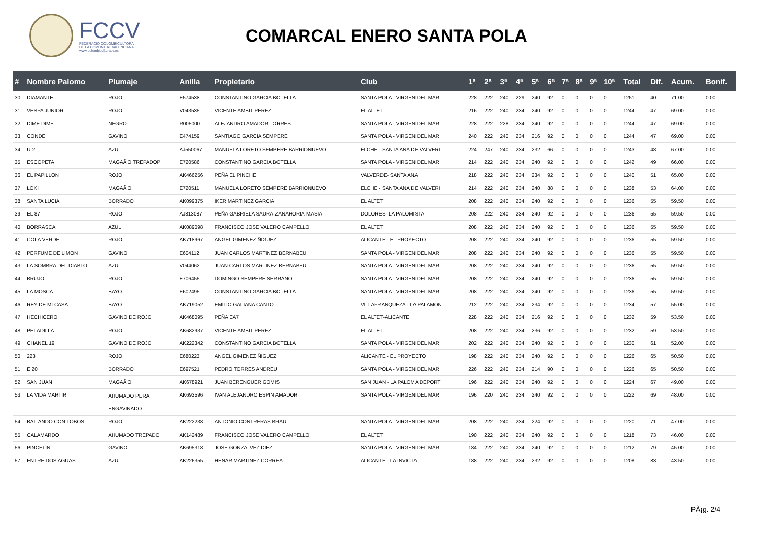FCCV
FEDERACIÓ COLOMBICULTORA
DE LA COMUNITAT VALENCIANA
www.colombiculturacv.es
COMARCAL ENERO SANTA POLA
| # | Nombre Palomo | Plumaje | Anilla | Propietario | Club | 1ª | 2ª | 3ª | 4ª | 5ª | 6ª | 7ª | 8ª | 9ª | 10ª | Total | Dif. | Acum. | Bonif. |
| --- | --- | --- | --- | --- | --- | --- | --- | --- | --- | --- | --- | --- | --- | --- | --- | --- | --- | --- | --- |
| 30 | DIAMANTE | ROJO | E574538 | CONSTANTINO GARCIA BOTELLA | SANTA POLA - VIRGEN DEL MAR | 228 | 222 | 240 | 229 | 240 | 92 | 0 | 0 | 0 | 0 | 1251 | 40 | 71.00 | 0.00 |
| 31 | VESPA JUNIOR | ROJO | V043535 | VICENTE AMBIT PEREZ | EL ALTET | 216 | 222 | 240 | 234 | 240 | 92 | 0 | 0 | 0 | 0 | 1244 | 47 | 69.00 | 0.00 |
| 32 | DIME DIME | NEGRO | R005000 | ALEJANDRO AMADOR TORRES | SANTA POLA - VIRGEN DEL MAR | 228 | 222 | 228 | 234 | 240 | 92 | 0 | 0 | 0 | 0 | 1244 | 47 | 69.00 | 0.00 |
| 33 | CONDE | GAVINO | E474159 | SANTIAGO GARCIA SEMPERE | SANTA POLA - VIRGEN DEL MAR | 240 | 222 | 240 | 234 | 216 | 92 | 0 | 0 | 0 | 0 | 1244 | 47 | 69.00 | 0.00 |
| 34 | U-2 | AZUL | AJ550067 | MANUELA LORETO SEMPERE BARRIONUEVO | ELCHE - SANTA ANA DE VALVERI | 224 | 247 | 240 | 234 | 232 | 66 | 0 | 0 | 0 | 0 | 1243 | 48 | 67.00 | 0.00 |
| 35 | ESCOPETA | MAGAÃ‘O TREPADOP | E720586 | CONSTANTINO GARCIA BOTELLA | SANTA POLA - VIRGEN DEL MAR | 214 | 222 | 240 | 234 | 240 | 92 | 0 | 0 | 0 | 0 | 1242 | 49 | 66.00 | 0.00 |
| 36 | EL PAPILLON | ROJO | AK466256 | PEÑA EL PINCHE | VALVERDE- SANTA ANA | 218 | 222 | 240 | 234 | 234 | 92 | 0 | 0 | 0 | 0 | 1240 | 51 | 65.00 | 0.00 |
| 37 | LOKI | MAGAÃ‘O | E720511 | MANUELA LORETO SEMPERE BARRIONUEVO | ELCHE - SANTA ANA DE VALVERI | 214 | 222 | 240 | 234 | 240 | 88 | 0 | 0 | 0 | 0 | 1238 | 53 | 64.00 | 0.00 |
| 38 | SANTA LUCIA | BORRADO | AK099375 | IKER MARTINEZ GARCIA | EL ALTET | 208 | 222 | 240 | 234 | 240 | 92 | 0 | 0 | 0 | 0 | 1236 | 55 | 59.50 | 0.00 |
| 39 | EL 87 | ROJO | AJ813087 | PEÑA GABRIELA SAURA-ZANAHORIA-MASIA | DOLORES- LA PALOMISTA | 208 | 222 | 240 | 234 | 240 | 92 | 0 | 0 | 0 | 0 | 1236 | 55 | 59.50 | 0.00 |
| 40 | BORRASCA | AZUL | AK089098 | FRANCISCO JOSE VALERO CAMPELLO | EL ALTET | 208 | 222 | 240 | 234 | 240 | 92 | 0 | 0 | 0 | 0 | 1236 | 55 | 59.50 | 0.00 |
| 41 | COLA VERDE | ROJO | AK718967 | ANGEL GIMENEZ ÑIGUEZ | ALICANTE - EL PROYECTO | 208 | 222 | 240 | 234 | 240 | 92 | 0 | 0 | 0 | 0 | 1236 | 55 | 59.50 | 0.00 |
| 42 | PERFUME DE LIMON | GAVINO | E604112 | JUAN CARLOS MARTINEZ BERNABEU | SANTA POLA - VIRGEN DEL MAR | 208 | 222 | 240 | 234 | 240 | 92 | 0 | 0 | 0 | 0 | 1236 | 55 | 59.50 | 0.00 |
| 43 | LA SOMBRA DEL DIABLO | AZUL | V044062 | JUAN CARLOS MARTINEZ BERNABEU | SANTA POLA - VIRGEN DEL MAR | 208 | 222 | 240 | 234 | 240 | 92 | 0 | 0 | 0 | 0 | 1236 | 55 | 59.50 | 0.00 |
| 44 | BRUJO | ROJO | E706455 | DOMINGO SEMPERE SERRANO | SANTA POLA - VIRGEN DEL MAR | 208 | 222 | 240 | 234 | 240 | 92 | 0 | 0 | 0 | 0 | 1236 | 55 | 59.50 | 0.00 |
| 45 | LA MOSCA | BAYO | E602495 | CONSTANTINO GARCIA BOTELLA | SANTA POLA - VIRGEN DEL MAR | 208 | 222 | 240 | 234 | 240 | 92 | 0 | 0 | 0 | 0 | 1236 | 55 | 59.50 | 0.00 |
| 46 | REY DE MI CASA | BAYO | AK719052 | EMILIO GALIANA CANTO | VILLAFRANQUEZA - LA PALAMON | 212 | 222 | 240 | 234 | 234 | 92 | 0 | 0 | 0 | 0 | 1234 | 57 | 55.00 | 0.00 |
| 47 | HECHICERO | GAVINO DE ROJO | AK468095 | PEÑA EA7 | EL ALTET-ALICANTE | 228 | 222 | 240 | 234 | 216 | 92 | 0 | 0 | 0 | 0 | 1232 | 59 | 53.50 | 0.00 |
| 48 | PELADILLA | ROJO | AK682937 | VICENTE AMBIT PEREZ | EL ALTET | 208 | 222 | 240 | 234 | 236 | 92 | 0 | 0 | 0 | 0 | 1232 | 59 | 53.50 | 0.00 |
| 49 | CHANEL 19 | GAVINO DE ROJO | AK222342 | CONSTANTINO GARCIA BOTELLA | SANTA POLA - VIRGEN DEL MAR | 202 | 222 | 240 | 234 | 240 | 92 | 0 | 0 | 0 | 0 | 1230 | 61 | 52.00 | 0.00 |
| 50 | 223 | ROJO | E680223 | ANGEL GIMENEZ ÑIGUEZ | ALICANTE - EL PROYECTO | 198 | 222 | 240 | 234 | 240 | 92 | 0 | 0 | 0 | 0 | 1226 | 65 | 50.50 | 0.00 |
| 51 | E 20 | BORRADO | E697521 | PEDRO TORRES ANDREU | SANTA POLA - VIRGEN DEL MAR | 226 | 222 | 240 | 234 | 214 | 90 | 0 | 0 | 0 | 0 | 1226 | 65 | 50.50 | 0.00 |
| 52 | SAN JUAN | MAGAÃ‘O | AK678921 | JUAN BERENGUER GOMIS | SAN JUAN - LA PALOMA DEPORT | 196 | 222 | 240 | 234 | 240 | 92 | 0 | 0 | 0 | 0 | 1224 | 67 | 49.00 | 0.00 |
| 53 | LA VIDA MARTIR | AHUMADO PERA ENGAVINADO | AK693596 | IVAN ALEJANDRO ESPIN AMADOR | SANTA POLA - VIRGEN DEL MAR | 196 | 220 | 240 | 234 | 240 | 92 | 0 | 0 | 0 | 0 | 1222 | 69 | 48.00 | 0.00 |
| 54 | BAILANDO CON LOBOS | ROJO | AK222238 | ANTONIO CONTRERAS BRAU | SANTA POLA - VIRGEN DEL MAR | 208 | 222 | 240 | 234 | 224 | 92 | 0 | 0 | 0 | 0 | 1220 | 71 | 47.00 | 0.00 |
| 55 | CALAMARDO | AHUMADO TREPADO | AK142489 | FRANCISCO JOSE VALERO CAMPELLO | EL ALTET | 190 | 222 | 240 | 234 | 240 | 92 | 0 | 0 | 0 | 0 | 1218 | 73 | 46.00 | 0.00 |
| 56 | PINCELIN | GAVINO | AK695318 | JOSE GONZALVEZ DIEZ | SANTA POLA - VIRGEN DEL MAR | 184 | 222 | 240 | 234 | 240 | 92 | 0 | 0 | 0 | 0 | 1212 | 79 | 45.00 | 0.00 |
| 57 | ENTRE DOS AGUAS | AZUL | AK226355 | HENAR MARTINEZ CORREA | ALICANTE - LA INVICTA | 188 | 222 | 240 | 234 | 232 | 92 | 0 | 0 | 0 | 0 | 1208 | 83 | 43.50 | 0.00 |
PÃ¡g. 2/4